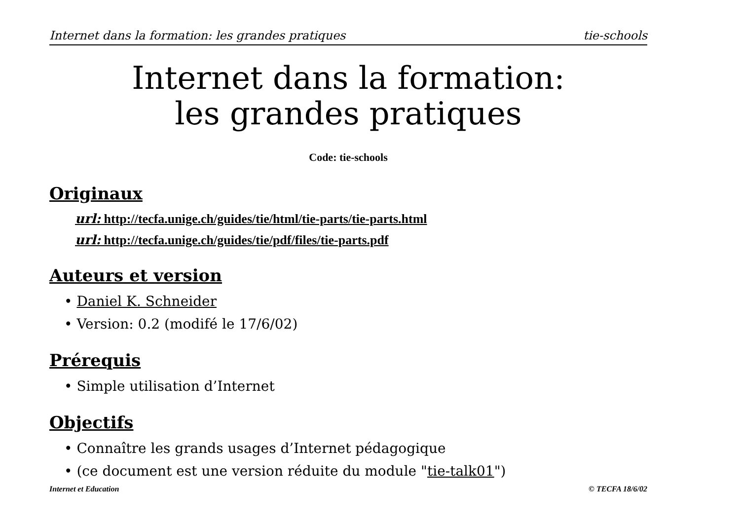Internet dans la formation: les grandes pratiques tie-schools
Internet dans la formation:
les grandes pratiques
Code: tie-schools
Originaux
url: http://tecfa.unige.ch/guides/tie/html/tie-parts/tie-parts.html
url: http://tecfa.unige.ch/guides/tie/pdf/files/tie-parts.pdf
Auteurs et version
• Daniel K. Schneider
• Version: 0.2 (modifé le 17/6/02)
Prérequis
• Simple utilisation d’Internet
Objectifs
• Connaître les grands usages d’Internet pédagogique
• (ce document est une version réduite du module "tie-talk01")
Internet et Education © TECFA 18/6/02